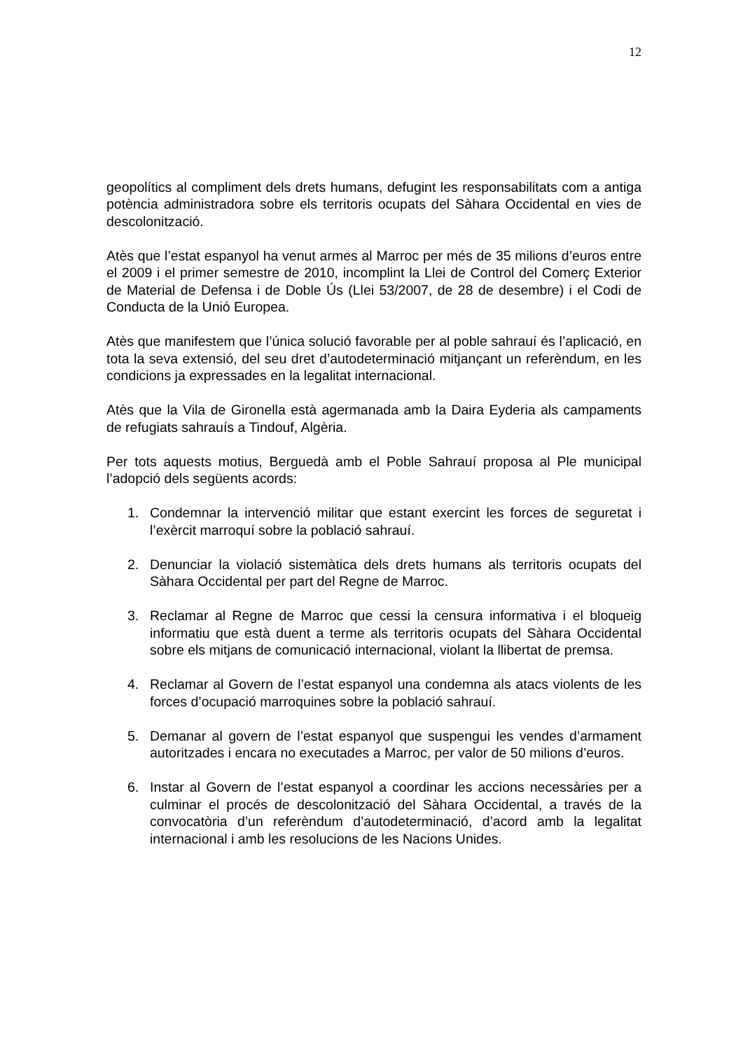12
geopolítics al compliment dels drets humans, defugint les responsabilitats com a antiga potència administradora sobre els territoris ocupats del Sàhara Occidental en vies de descolonització.
Atès que l’estat espanyol ha venut armes al Marroc per més de 35 milions d’euros entre el 2009 i el primer semestre de 2010, incomplint la Llei de Control del Comerç Exterior de Material de Defensa i de Doble Ús (Llei 53/2007, de 28 de desembre) i el Codi de Conducta de la Unió Europea.
Atès que manifestem que l’única solució favorable per al poble sahrauí és l’aplicació, en tota la seva extensió, del seu dret d’autodeterminació mitjançant un referèndum, en les condicions ja expressades en la legalitat internacional.
Atès que la Vila de Gironella està agermanada amb la Daira Eyderia als campaments de refugiats sahrauís a Tindouf, Algèria.
Per tots aquests motius, Berguedà amb el Poble Sahrauí proposa al Ple municipal l’adopció dels següents acords:
1. Condemnar la intervenció militar que estant exercint les forces de seguretat i l’exèrcit marroquí sobre la població sahrauí.
2. Denunciar la violació sistemàtica dels drets humans als territoris ocupats del Sàhara Occidental per part del Regne de Marroc.
3. Reclamar al Regne de Marroc que cessi la censura informativa i el bloqueig informatiu que està duent a terme als territoris ocupats del Sàhara Occidental sobre els mitjans de comunicació internacional, violant la llibertat de premsa.
4. Reclamar al Govern de l’estat espanyol una condemna als atacs violents de les forces d’ocupació marroquines sobre la població sahrauí.
5. Demanar al govern de l’estat espanyol que suspengui les vendes d’armament autoritzades i encara no executades a Marroc, per valor de 50 milions d’euros.
6. Instar al Govern de l’estat espanyol a coordinar les accions necessàries per a culminar el procés de descolonització del Sàhara Occidental, a través de la convocatòria d’un referèndum d’autodeterminació, d’acord amb la legalitat internacional i amb les resolucions de les Nacions Unides.